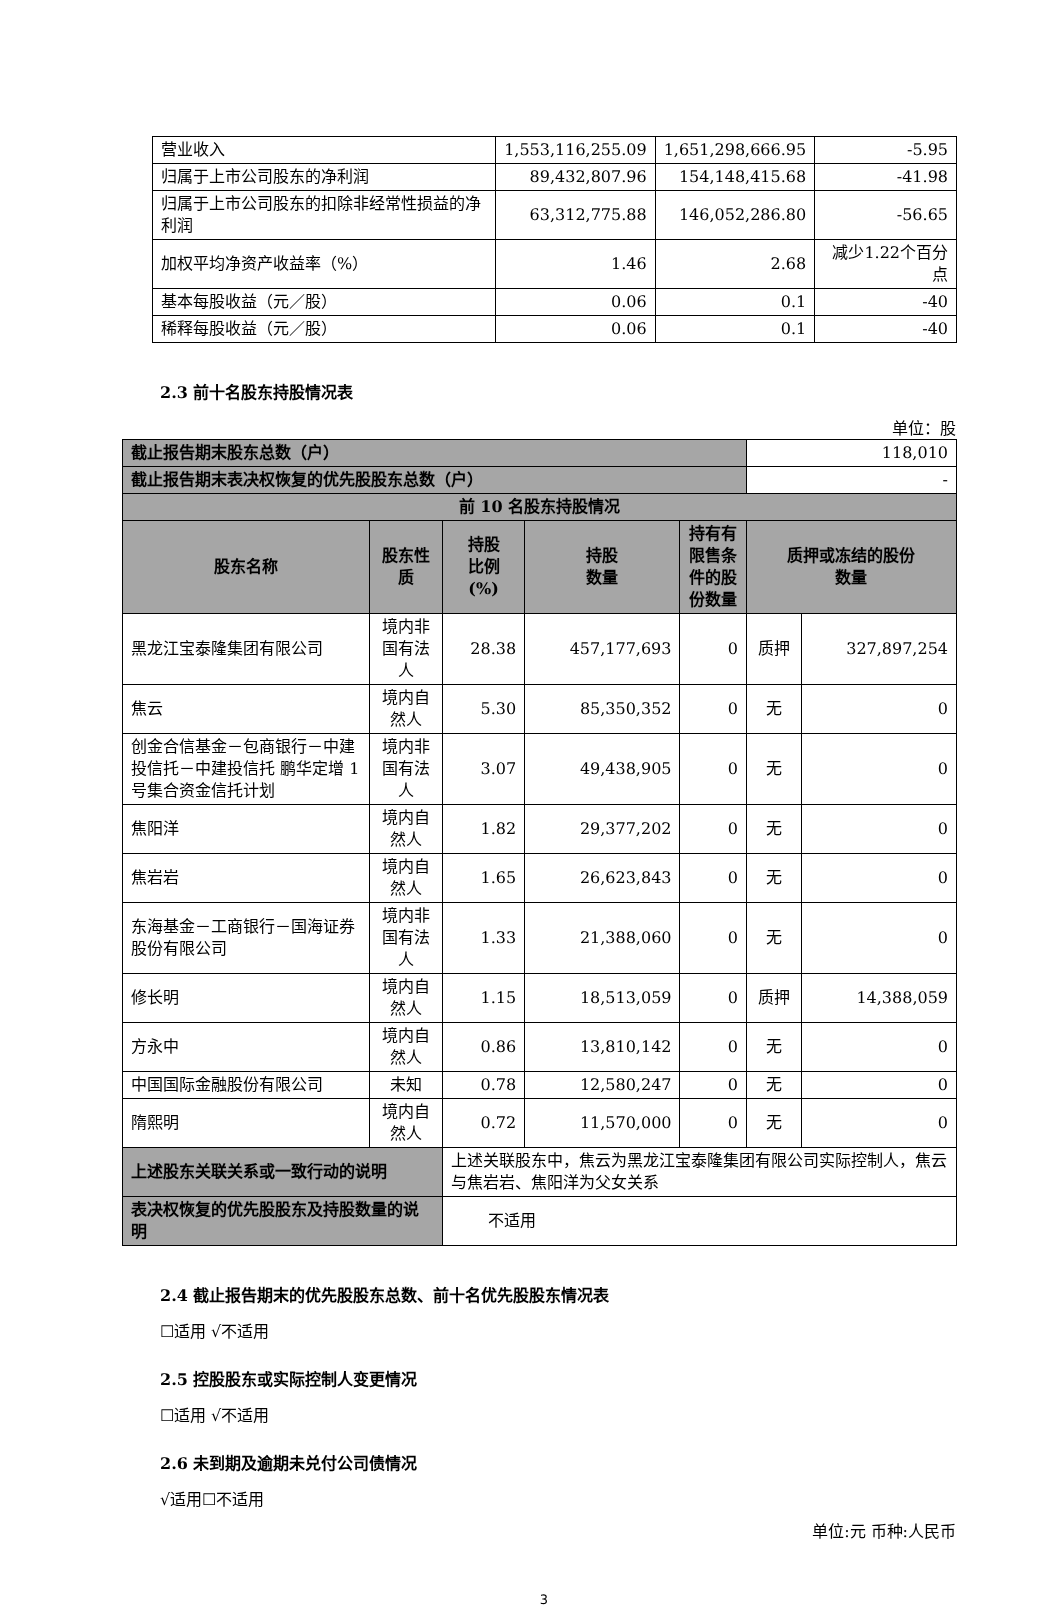| 营业收入 | 1,553,116,255.09 | 1,651,298,666.95 | -5.95 |
| 归属于上市公司股东的净利润 | 89,432,807.96 | 154,148,415.68 | -41.98 |
| 归属于上市公司股东的扣除非经常性损益的净利润 | 63,312,775.88 | 146,052,286.80 | -56.65 |
| 加权平均净资产收益率（%） | 1.46 | 2.68 | 减少1.22个百分点 |
| 基本每股收益（元／股） | 0.06 | 0.1 | -40 |
| 稀释每股收益（元／股） | 0.06 | 0.1 | -40 |
2.3 前十名股东持股情况表
单位：股
| 截止报告期末股东总数（户） | | | | | 118,010 | |
| 截止报告期末表决权恢复的优先股股东总数（户） | | | | | - | |
| 前 10 名股东持股情况 | | | | | | |
| 股东名称 | 股东性质 | 持股 比例 (%) | 持股 数量 | 持有有 限售条 件的股 份数量 | 质押或冻结的股份 数量 | |
| 黑龙江宝泰隆集团有限公司 | 境内非国有法人 | 28.38 | 457,177,693 | 0 | 质押 | 327,897,254 |
| 焦云 | 境内自然人 | 5.30 | 85,350,352 | 0 | 无 | 0 |
| 创金合信基金－包商银行－中建投信托－中建投信托 鹏华定增 1 号集合资金信托计划 | 境内非国有法人 | 3.07 | 49,438,905 | 0 | 无 | 0 |
| 焦阳洋 | 境内自然人 | 1.82 | 29,377,202 | 0 | 无 | 0 |
| 焦岩岩 | 境内自然人 | 1.65 | 26,623,843 | 0 | 无 | 0 |
| 东海基金－工商银行－国海证券股份有限公司 | 境内非国有法人 | 1.33 | 21,388,060 | 0 | 无 | 0 |
| 修长明 | 境内自然人 | 1.15 | 18,513,059 | 0 | 质押 | 14,388,059 |
| 方永中 | 境内自然人 | 0.86 | 13,810,142 | 0 | 无 | 0 |
| 中国国际金融股份有限公司 | 未知 | 0.78 | 12,580,247 | 0 | 无 | 0 |
| 隋熙明 | 境内自然人 | 0.72 | 11,570,000 | 0 | 无 | 0 |
| 上述股东关联关系或一致行动的说明 | | 上述关联股东中，焦云为黑龙江宝泰隆集团有限公司实际控制人，焦云与焦岩岩、焦阳洋为父女关系 | | | | |
| 表决权恢复的优先股股东及持股数量的说明 | | 不适用 | | | | |
2.4 截止报告期末的优先股股东总数、前十名优先股股东情况表
☐适用 √不适用
2.5 控股股东或实际控制人变更情况
☐适用 √不适用
2.6 未到期及逾期未兑付公司债情况
√适用☐不适用
单位:元 币种:人民币
3